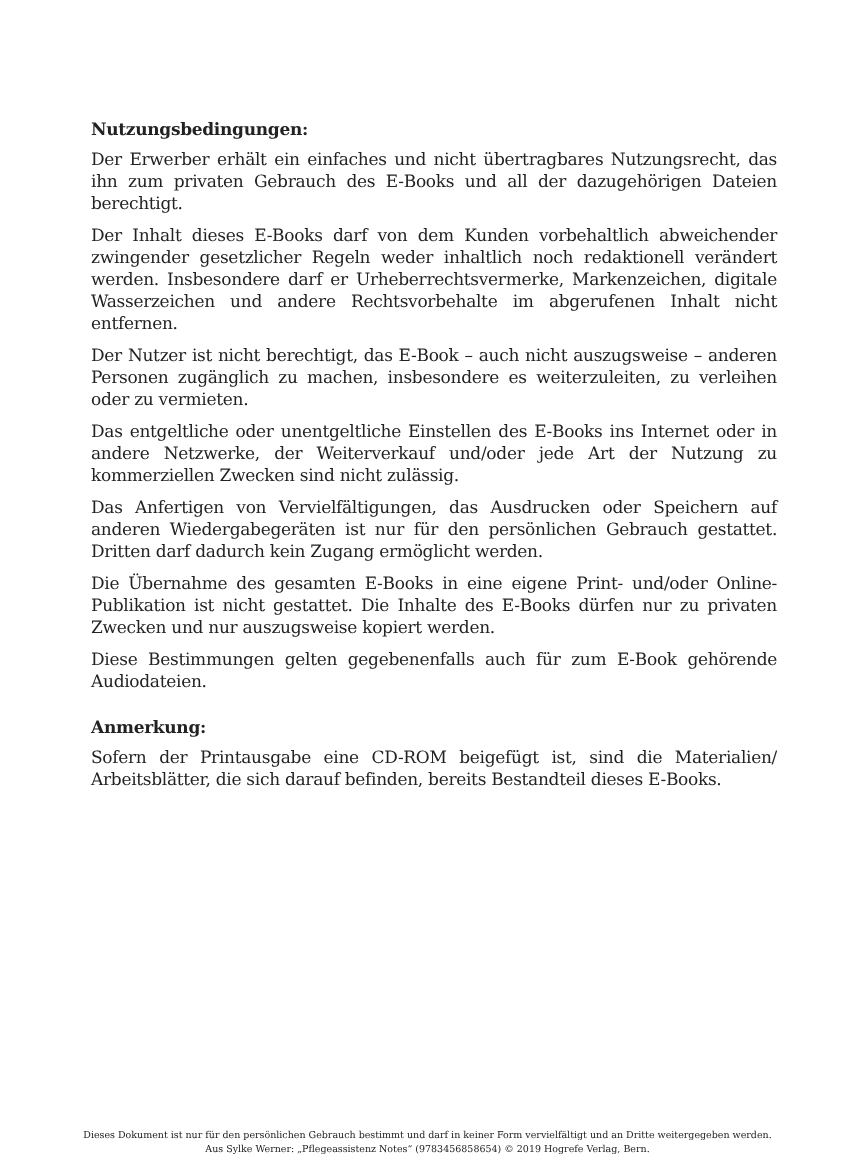Nutzungsbedingungen:
Der Erwerber erhält ein einfaches und nicht übertragbares Nutzungsrecht, das ihn zum privaten Gebrauch des E-Books und all der dazugehörigen Dateien berechtigt.
Der Inhalt dieses E-Books darf von dem Kunden vorbehaltlich abweichender zwingender gesetzlicher Regeln weder inhaltlich noch redaktionell verändert werden. Insbesondere darf er Urheberrechtsvermerke, Markenzeichen, digitale Wasserzeichen und andere Rechtsvorbehalte im abgerufenen Inhalt nicht entfernen.
Der Nutzer ist nicht berechtigt, das E-Book – auch nicht auszugsweise – anderen Personen zugänglich zu machen, insbesondere es weiterzuleiten, zu verleihen oder zu vermieten.
Das entgeltliche oder unentgeltliche Einstellen des E-Books ins Internet oder in andere Netzwerke, der Weiterverkauf und/oder jede Art der Nutzung zu kommerziellen Zwecken sind nicht zulässig.
Das Anfertigen von Vervielfältigungen, das Ausdrucken oder Speichern auf anderen Wiedergabegeräten ist nur für den persönlichen Gebrauch gestattet. Dritten darf dadurch kein Zugang ermöglicht werden.
Die Übernahme des gesamten E-Books in eine eigene Print- und/oder Online-Publikation ist nicht gestattet. Die Inhalte des E-Books dürfen nur zu privaten Zwecken und nur auszugsweise kopiert werden.
Diese Bestimmungen gelten gegebenenfalls auch für zum E-Book gehörende Audiodateien.
Anmerkung:
Sofern der Printausgabe eine CD-ROM beigefügt ist, sind die Materialien/ Arbeitsblätter, die sich darauf befinden, bereits Bestandteil dieses E-Books.
Dieses Dokument ist nur für den persönlichen Gebrauch bestimmt und darf in keiner Form vervielfältigt und an Dritte weitergegeben werden.
Aus Sylke Werner: „Pflegeassistenz Notes“ (9783456858654) © 2019 Hogrefe Verlag, Bern.